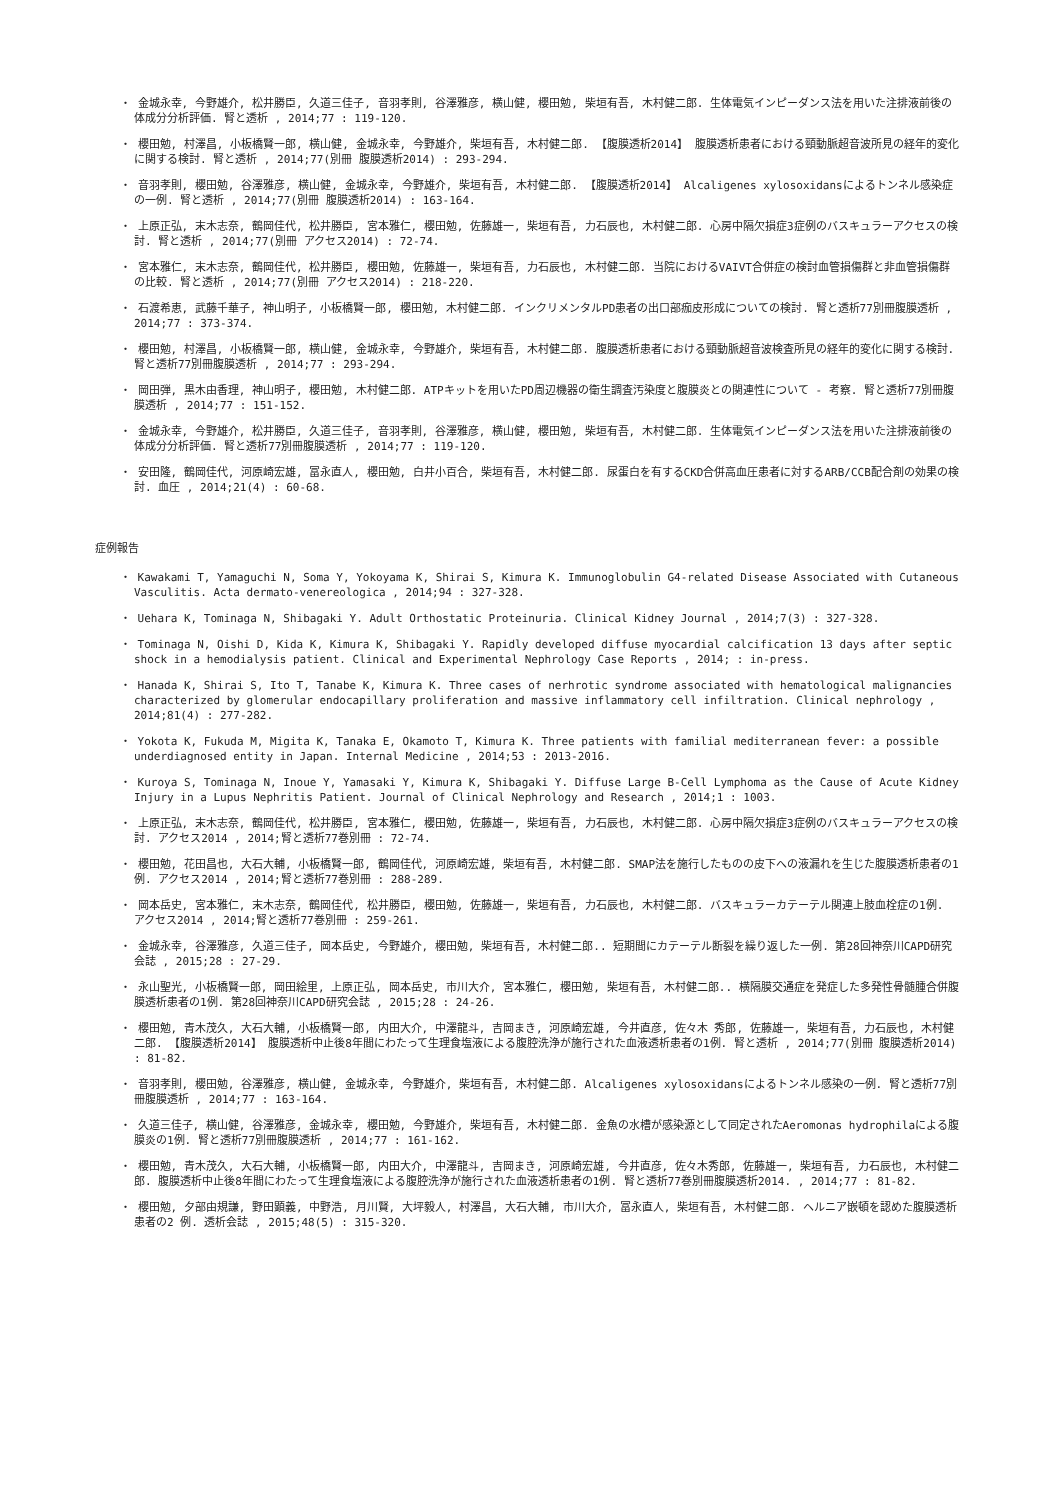・ 金城永幸, 今野雄介, 松井勝臣, 久道三佳子, 音羽孝則, 谷澤雅彦, 横山健, 櫻田勉, 柴垣有吾, 木村健二郎. 生体電気インピーダンス法を用いた注排液前後の体成分分析評価. 腎と透析 , 2014;77 : 119-120.
・ 櫻田勉, 村澤昌, 小板橋賢一郎, 横山健, 金城永幸, 今野雄介, 柴垣有吾, 木村健二郎. 【腹膜透析2014】 腹膜透析患者における頸動脈超音波所見の経年的変化に関する検討. 腎と透析 , 2014;77(別冊 腹膜透析2014) : 293-294.
・ 音羽孝則, 櫻田勉, 谷澤雅彦, 横山健, 金城永幸, 今野雄介, 柴垣有吾, 木村健二郎. 【腹膜透析2014】 Alcaligenes xylosoxidansによるトンネル感染症の一例. 腎と透析 , 2014;77(別冊 腹膜透析2014) : 163-164.
・ 上原正弘, 末木志奈, 鶴岡佳代, 松井勝臣, 宮本雅仁, 櫻田勉, 佐藤雄一, 柴垣有吾, 力石辰也, 木村健二郎. 心房中隔欠損症3症例のバスキュラーアクセスの検討. 腎と透析 , 2014;77(別冊 アクセス2014) : 72-74.
・ 宮本雅仁, 末木志奈, 鶴岡佳代, 松井勝臣, 櫻田勉, 佐藤雄一, 柴垣有吾, 力石辰也, 木村健二郎. 当院におけるVAIVT合併症の検討血管損傷群と非血管損傷群の比較. 腎と透析 , 2014;77(別冊 アクセス2014) : 218-220.
・ 石渡希恵, 武藤千華子, 神山明子, 小板橋賢一郎, 櫻田勉, 木村健二郎. インクリメンタルPD患者の出口部痂皮形成についての検討. 腎と透析77別冊腹膜透析 , 2014;77 : 373-374.
・ 櫻田勉, 村澤昌, 小板橋賢一郎, 横山健, 金城永幸, 今野雄介, 柴垣有吾, 木村健二郎. 腹膜透析患者における頸動脈超音波検査所見の経年的変化に関する検討. 腎と透析77別冊腹膜透析 , 2014;77 : 293-294.
・ 岡田弾, 黒木由香理, 神山明子, 櫻田勉, 木村健二郎. ATPキットを用いたPD周辺機器の衛生調査汚染度と腹膜炎との関連性について - 考察. 腎と透析77別冊腹膜透析 , 2014;77 : 151-152.
・ 金城永幸, 今野雄介, 松井勝臣, 久道三佳子, 音羽孝則, 谷澤雅彦, 横山健, 櫻田勉, 柴垣有吾, 木村健二郎. 生体電気インピーダンス法を用いた注排液前後の体成分分析評価. 腎と透析77別冊腹膜透析 , 2014;77 : 119-120.
・ 安田隆, 鶴岡佳代, 河原崎宏雄, 冨永直人, 櫻田勉, 白井小百合, 柴垣有吾, 木村健二郎. 尿蛋白を有するCKD合併高血圧患者に対するARB/CCB配合剤の効果の検討. 血圧 , 2014;21(4) : 60-68.
症例報告
・ Kawakami T, Yamaguchi N, Soma Y, Yokoyama K, Shirai S, Kimura K. Immunoglobulin G4-related Disease Associated with Cutaneous Vasculitis. Acta dermato-venereologica , 2014;94 : 327-328.
・ Uehara K, Tominaga N, Shibagaki Y. Adult Orthostatic Proteinuria. Clinical Kidney Journal , 2014;7(3) : 327-328.
・ Tominaga N, Oishi D, Kida K, Kimura K, Shibagaki Y. Rapidly developed diffuse myocardial calcification 13 days after septic shock in a hemodialysis patient. Clinical and Experimental Nephrology Case Reports , 2014; : in-press.
・ Hanada K, Shirai S, Ito T, Tanabe K, Kimura K. Three cases of nerhrotic syndrome associated with hematological malignancies characterized by glomerular endocapillary proliferation and massive inflammatory cell infiltration. Clinical nephrology , 2014;81(4) : 277-282.
・ Yokota K, Fukuda M, Migita K, Tanaka E, Okamoto T, Kimura K. Three patients with familial mediterranean fever: a possible underdiagnosed entity in Japan. Internal Medicine , 2014;53 : 2013-2016.
・ Kuroya S, Tominaga N, Inoue Y, Yamasaki Y, Kimura K, Shibagaki Y. Diffuse Large B-Cell Lymphoma as the Cause of Acute Kidney Injury in a Lupus Nephritis Patient. Journal of Clinical Nephrology and Research , 2014;1 : 1003.
・ 上原正弘, 末木志奈, 鶴岡佳代, 松井勝臣, 宮本雅仁, 櫻田勉, 佐藤雄一, 柴垣有吾, 力石辰也, 木村健二郎. 心房中隔欠損症3症例のバスキュラーアクセスの検討. アクセス2014 , 2014;腎と透析77巻別冊 : 72-74.
・ 櫻田勉, 花田昌也, 大石大輔, 小板橋賢一郎, 鶴岡佳代, 河原崎宏雄, 柴垣有吾, 木村健二郎. SMAP法を施行したものの皮下への液漏れを生じた腹膜透析患者の1例. アクセス2014 , 2014;腎と透析77巻別冊 : 288-289.
・ 岡本岳史, 宮本雅仁, 末木志奈, 鶴岡佳代, 松井勝臣, 櫻田勉, 佐藤雄一, 柴垣有吾, 力石辰也, 木村健二郎. バスキュラーカテーテル関連上肢血栓症の1例. アクセス2014 , 2014;腎と透析77巻別冊 : 259-261.
・ 金城永幸, 谷澤雅彦, 久道三佳子, 岡本岳史, 今野雄介, 櫻田勉, 柴垣有吾, 木村健二郎.. 短期間にカテーテル断裂を繰り返した一例. 第28回神奈川CAPD研究会誌 , 2015;28 : 27-29.
・ 永山聖光, 小板橋賢一郎, 岡田絵里, 上原正弘, 岡本岳史, 市川大介, 宮本雅仁, 櫻田勉, 柴垣有吾, 木村健二郎.. 横隔膜交通症を発症した多発性骨髄腫合併腹膜透析患者の1例. 第28回神奈川CAPD研究会誌 , 2015;28 : 24-26.
・ 櫻田勉, 青木茂久, 大石大輔, 小板橋賢一郎, 内田大介, 中澤龍斗, 吉岡まき, 河原崎宏雄, 今井直彦, 佐々木 秀郎, 佐藤雄一, 柴垣有吾, 力石辰也, 木村健二郎. 【腹膜透析2014】 腹膜透析中止後8年間にわたって生理食塩液による腹腔洗浄が施行された血液透析患者の1例. 腎と透析 , 2014;77(別冊 腹膜透析2014) : 81-82.
・ 音羽孝則, 櫻田勉, 谷澤雅彦, 横山健, 金城永幸, 今野雄介, 柴垣有吾, 木村健二郎. Alcaligenes xylosoxidansによるトンネル感染の一例. 腎と透析77別冊腹膜透析 , 2014;77 : 163-164.
・ 久道三佳子, 横山健, 谷澤雅彦, 金城永幸, 櫻田勉, 今野雄介, 柴垣有吾, 木村健二郎. 金魚の水槽が感染源として同定されたAeromonas hydrophilaによる腹膜炎の1例. 腎と透析77別冊腹膜透析 , 2014;77 : 161-162.
・ 櫻田勉, 青木茂久, 大石大輔, 小板橋賢一郎, 内田大介, 中澤龍斗, 吉岡まき, 河原崎宏雄, 今井直彦, 佐々木秀郎, 佐藤雄一, 柴垣有吾, 力石辰也, 木村健二郎. 腹膜透析中止後8年間にわたって生理食塩液による腹腔洗浄が施行された血液透析患者の1例. 腎と透析77巻別冊腹膜透析2014. , 2014;77 : 81-82.
・ 櫻田勉, 夕部由規謙, 野田顕義, 中野浩, 月川賢, 大坪毅人, 村澤昌, 大石大輔, 市川大介, 冨永直人, 柴垣有吾, 木村健二郎. ヘルニア嵌頓を認めた腹膜透析患者の2 例. 透析会誌 , 2015;48(5) : 315-320.